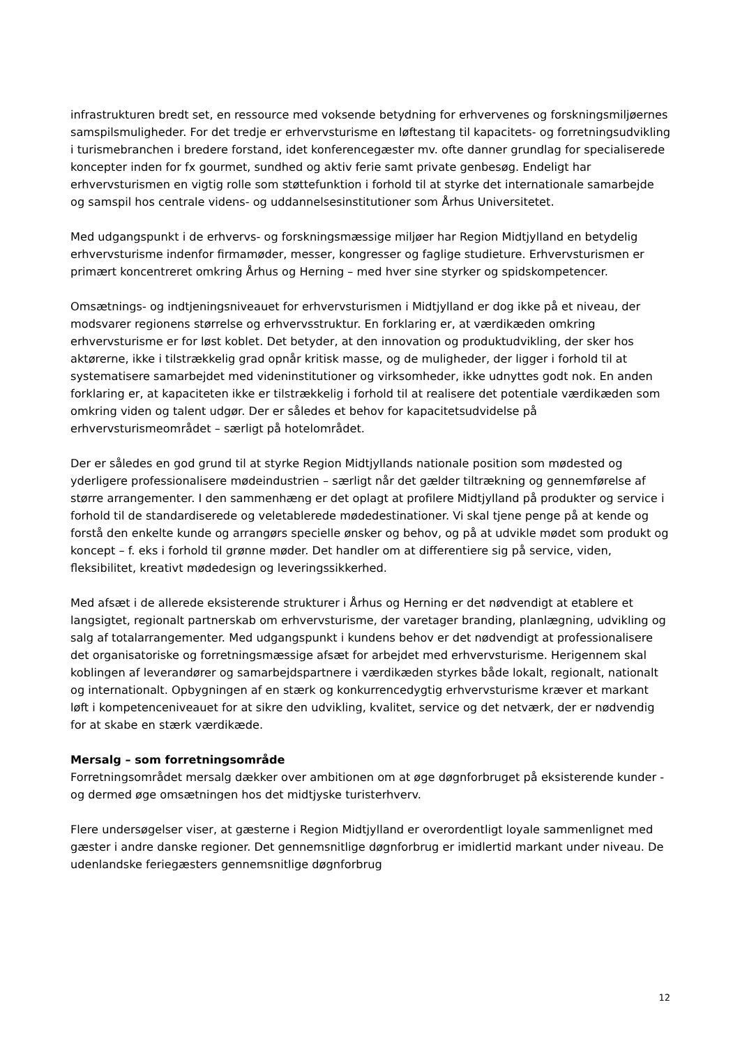infrastrukturen bredt set, en ressource med voksende betydning for erhvervenes og forskningsmiljøernes samspilsmuligheder. For det tredje er erhvervsturisme en løftestang til kapacitets- og forretningsudvikling i turismebranchen i bredere forstand, idet konferencegæster mv. ofte danner grundlag for specialiserede koncepter inden for fx gourmet, sundhed og aktiv ferie samt private genbesøg. Endeligt har erhvervsturismen en vigtig rolle som støttefunktion i forhold til at styrke det internationale samarbejde og samspil hos centrale videns- og uddannelsesinstitutioner som Århus Universitetet.
Med udgangspunkt i de erhvervs- og forskningsmæssige miljøer har Region Midtjylland en betydelig erhvervsturisme indenfor firmamøder, messer, kongresser og faglige studieture. Erhvervsturismen er primært koncentreret omkring Århus og Herning – med hver sine styrker og spidskompetencer.
Omsætnings- og indtjeningsniveauet for erhvervsturismen i Midtjylland er dog ikke på et niveau, der modsvarer regionens størrelse og erhvervsstruktur. En forklaring er, at værdikæden omkring erhvervsturisme er for løst koblet. Det betyder, at den innovation og produktudvikling, der sker hos aktørerne, ikke i tilstrækkelig grad opnår kritisk masse, og de muligheder, der ligger i forhold til at systematisere samarbejdet med videninstitutioner og virksomheder, ikke udnyttes godt nok. En anden forklaring er, at kapaciteten ikke er tilstrækkelig i forhold til at realisere det potentiale værdikæden som omkring viden og talent udgør. Der er således et behov for kapacitetsudvidelse på erhvervsturismeområdet – særligt på hotelområdet.
Der er således en god grund til at styrke Region Midtjyllands nationale position som mødested og yderligere professionalisere mødeindustrien – særligt når det gælder tiltrækning og gennemførelse af større arrangementer. I den sammenhæng er det oplagt at profilere Midtjylland på produkter og service i forhold til de standardiserede og veletablerede mødedestinationer. Vi skal tjene penge på at kende og forstå den enkelte kunde og arrangørs specielle ønsker og behov, og på at udvikle mødet som produkt og koncept – f. eks i forhold til grønne møder. Det handler om at differentiere sig på service, viden, fleksibilitet, kreativt mødedesign og leveringssikkerhed.
Med afsæt i de allerede eksisterende strukturer i Århus og Herning er det nødvendigt at etablere et langsigtet, regionalt partnerskab om erhvervsturisme, der varetager branding, planlægning, udvikling og salg af totalarrangementer. Med udgangspunkt i kundens behov er det nødvendigt at professionalisere det organisatoriske og forretningsmæssige afsæt for arbejdet med erhvervsturisme. Herigennem skal koblingen af leverandører og samarbejdspartnere i værdikæden styrkes både lokalt, regionalt, nationalt og internationalt. Opbygningen af en stærk og konkurrencedygtig erhvervsturisme kræver et markant løft i kompetenceniveauet for at sikre den udvikling, kvalitet, service og det netværk, der er nødvendig for at skabe en stærk værdikæde.
Mersalg – som forretningsområde
Forretningsområdet mersalg dækker over ambitionen om at øge døgnforbruget på eksisterende kunder - og dermed øge omsætningen hos det midtjyske turisterhverv.
Flere undersøgelser viser, at gæsterne i Region Midtjylland er overordentligt loyale sammenlignet med gæster i andre danske regioner. Det gennemsnitlige døgnforbrug er imidlertid markant under niveau. De udenlandske feriegæsters gennemsnitlige døgnforbrug
12